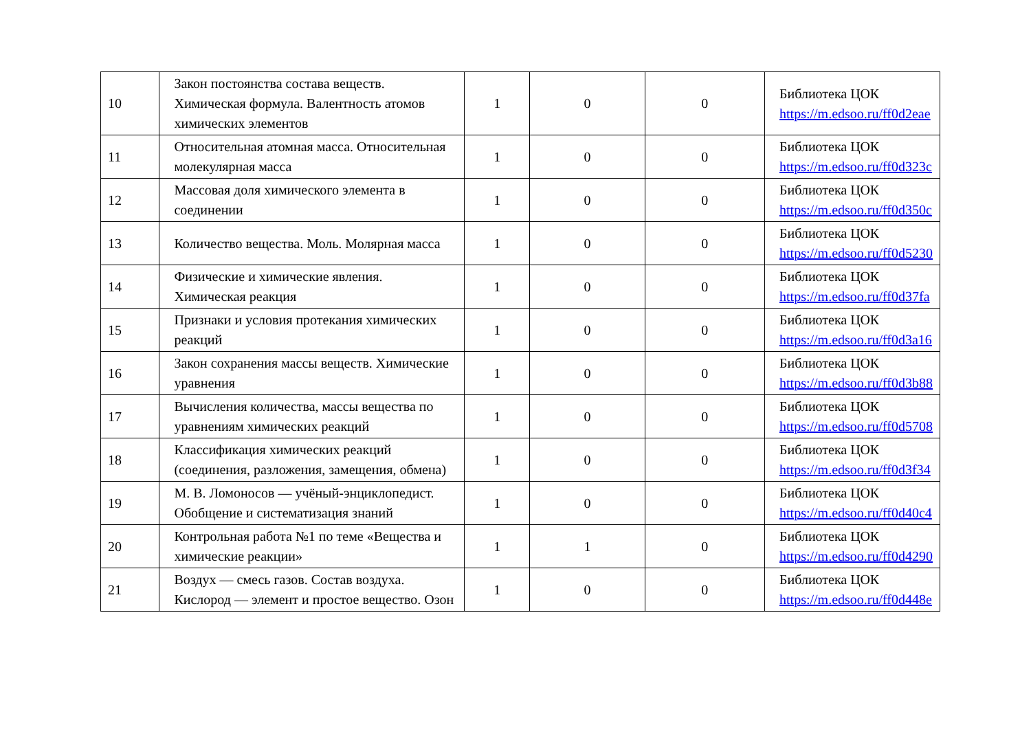| 10 | Закон постоянства состава веществ. Химическая формула. Валентность атомов химических элементов | 1 | 0 | 0 | Библиотека ЦОК https://m.edsoo.ru/ff0d2eae |
| 11 | Относительная атомная масса. Относительная молекулярная масса | 1 | 0 | 0 | Библиотека ЦОК https://m.edsoo.ru/ff0d323c |
| 12 | Массовая доля химического элемента в соединении | 1 | 0 | 0 | Библиотека ЦОК https://m.edsoo.ru/ff0d350c |
| 13 | Количество вещества. Моль. Молярная масса | 1 | 0 | 0 | Библиотека ЦОК https://m.edsoo.ru/ff0d5230 |
| 14 | Физические и химические явления. Химическая реакция | 1 | 0 | 0 | Библиотека ЦОК https://m.edsoo.ru/ff0d37fa |
| 15 | Признаки и условия протекания химических реакций | 1 | 0 | 0 | Библиотека ЦОК https://m.edsoo.ru/ff0d3a16 |
| 16 | Закон сохранения массы веществ. Химические уравнения | 1 | 0 | 0 | Библиотека ЦОК https://m.edsoo.ru/ff0d3b88 |
| 17 | Вычисления количества, массы вещества по уравнениям химических реакций | 1 | 0 | 0 | Библиотека ЦОК https://m.edsoo.ru/ff0d5708 |
| 18 | Классификация химических реакций (соединения, разложения, замещения, обмена) | 1 | 0 | 0 | Библиотека ЦОК https://m.edsoo.ru/ff0d3f34 |
| 19 | М. В. Ломоносов — учёный-энциклопедист. Обобщение и систематизация знаний | 1 | 0 | 0 | Библиотека ЦОК https://m.edsoo.ru/ff0d40c4 |
| 20 | Контрольная работа №1 по теме «Вещества и химические реакции» | 1 | 1 | 0 | Библиотека ЦОК https://m.edsoo.ru/ff0d4290 |
| 21 | Воздух — смесь газов. Состав воздуха. Кислород — элемент и простое вещество. Озон | 1 | 0 | 0 | Библиотека ЦОК https://m.edsoo.ru/ff0d448e |